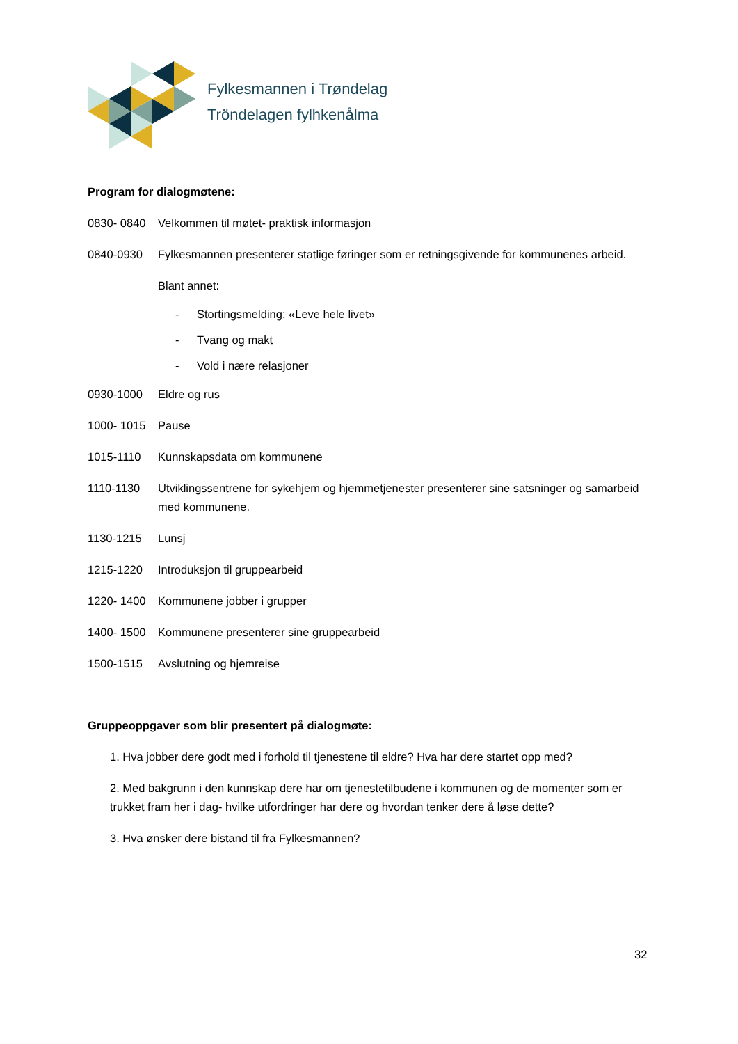Fylkesmannen i Trøndelag
Tröndelagen fylhkenålma
Program for dialogmøtene:
0830- 0840 Velkommen til møtet- praktisk informasjon
0840-0930 Fylkesmannen presenterer statlige føringer som er retningsgivende for kommunenes arbeid.
Blant annet:
- Stortingsmelding: «Leve hele livet»
- Tvang og makt
- Vold i nære relasjoner
0930-1000 Eldre og rus
1000- 1015 Pause
1015-1110 Kunnskapsdata om kommunene
1110-1130 Utviklingssentrene for sykehjem og hjemmetjenester presenterer sine satsninger og samarbeid med kommunene.
1130-1215 Lunsj
1215-1220 Introduksjon til gruppearbeid
1220- 1400 Kommunene jobber i grupper
1400- 1500 Kommunene presenterer sine gruppearbeid
1500-1515 Avslutning og hjemreise
Gruppeoppgaver som blir presentert på dialogmøte:
1. Hva jobber dere godt med i forhold til tjenestene til eldre? Hva har dere startet opp med?
2. Med bakgrunn i den kunnskap dere har om tjenestetilbudene i kommunen og de momenter som er trukket fram her i dag- hvilke utfordringer har dere og hvordan tenker dere å løse dette?
3. Hva ønsker dere bistand til fra Fylkesmannen?
32